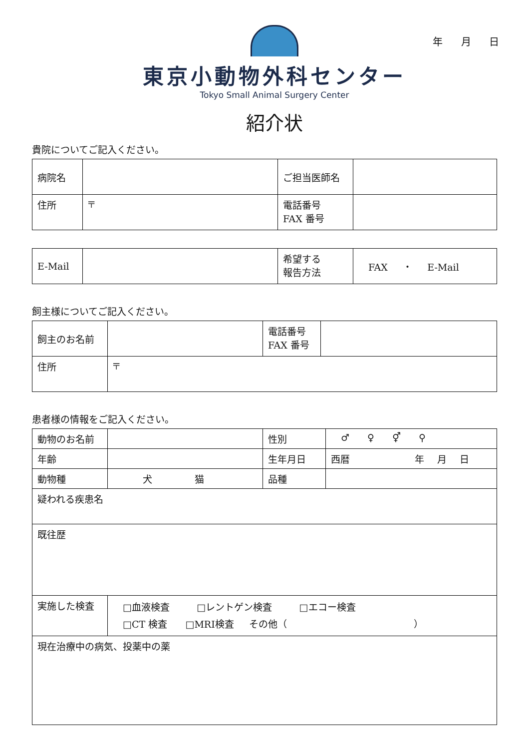年 月 日
東京小動物外科センター
Tokyo Small Animal Surgery Center
紹介状
貴院についてご記入ください。
| 病院名 | | ご担当医師名 | |
| 住所 | 〒 | 電話番号 FAX 番号 | |
| E-Mail | | 希望する 報告方法 | FAX ・ E-Mail |
飼主様についてご記入ください。
| 飼主のお名前 | | 電話番号 FAX 番号 | |
| 住所 | 〒 | | |
患者様の情報をご記入ください。
| 動物のお名前 | | 性別 | ♂ ♀ ⚥ ⚲ |
| 年齢 | | 生年月日 | 西暦 年 月 日 |
| 動物種 | 犬 猫 | 品種 | |
| 疑われる疾患名 | | | |
| 既往歴 | | | |
| 実施した検査 | □血液検査 □レントゲン検査 □エコー検査 □CT 検査 □MRI検査 その他（ ） | | |
| 現在治療中の病気、投薬中の薬 | | | |